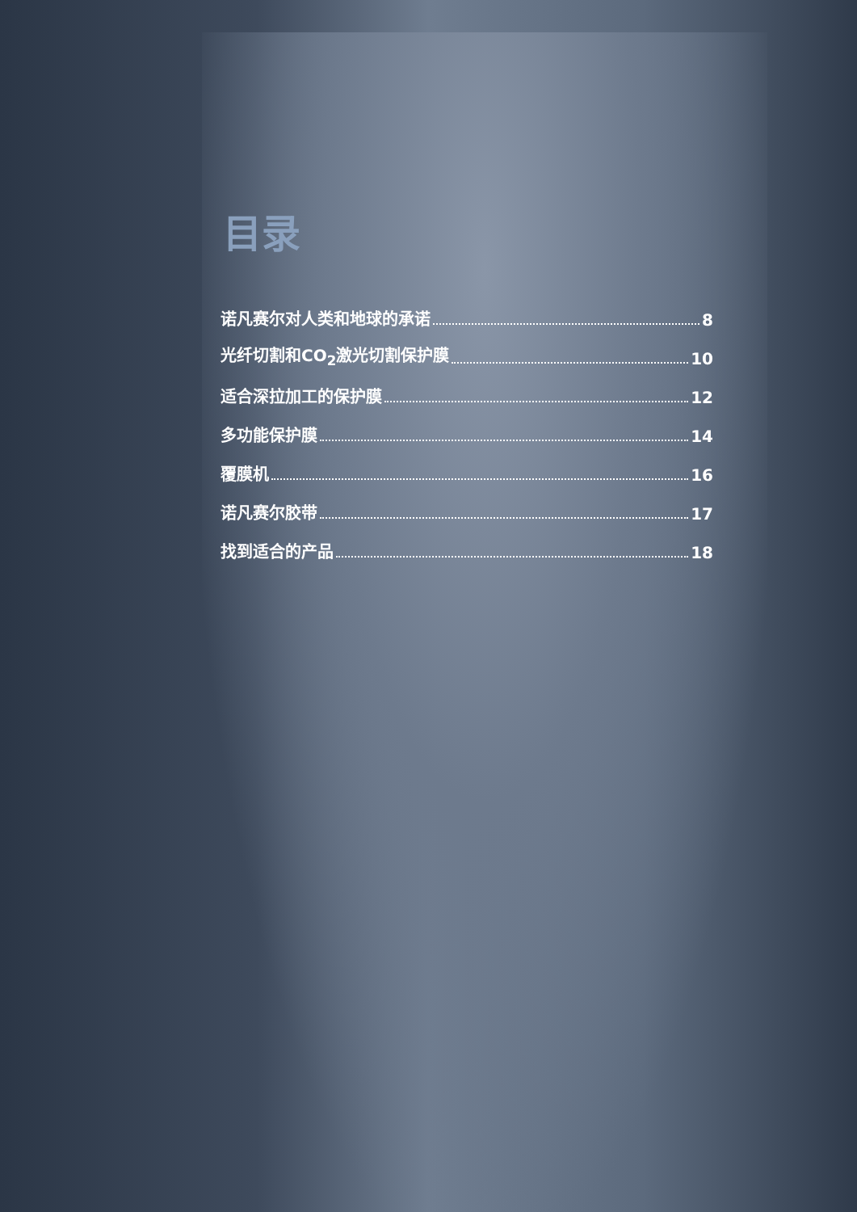目录
诺凡赛尔对人类和地球的承诺 8
光纤切割和CO<sub>2</sub>激光切割保护膜 10
适合深拉加工的保护膜 12
多功能保护膜 14
覆膜机 16
诺凡赛尔胶带 17
找到适合的产品 18